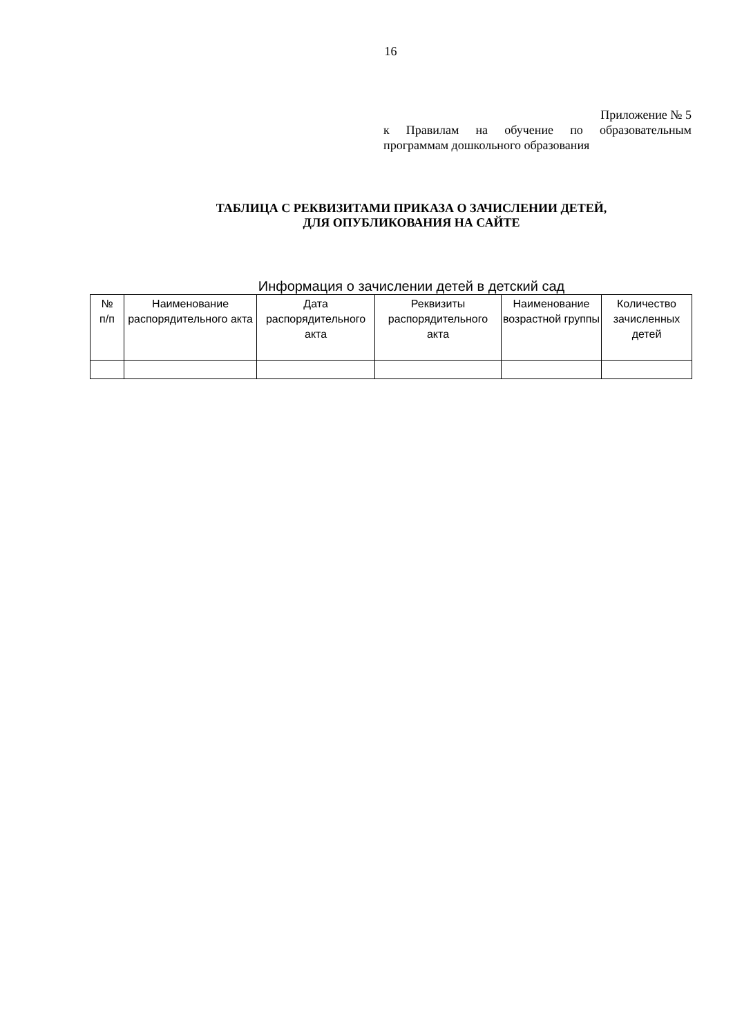16
Приложение № 5
к Правилам на обучение по образовательным
программам дошкольного образования
ТАБЛИЦА С РЕКВИЗИТАМИ ПРИКАЗА О ЗАЧИСЛЕНИИ ДЕТЕЙ,
ДЛЯ ОПУБЛИКОВАНИЯ НА САЙТЕ
Информация о зачислении детей в детский сад
| № п/п | Наименование распорядительного акта | Дата распорядительного акта | Реквизиты распорядительного акта | Наименование возрастной группы | Количество зачисленных детей |
| --- | --- | --- | --- | --- | --- |